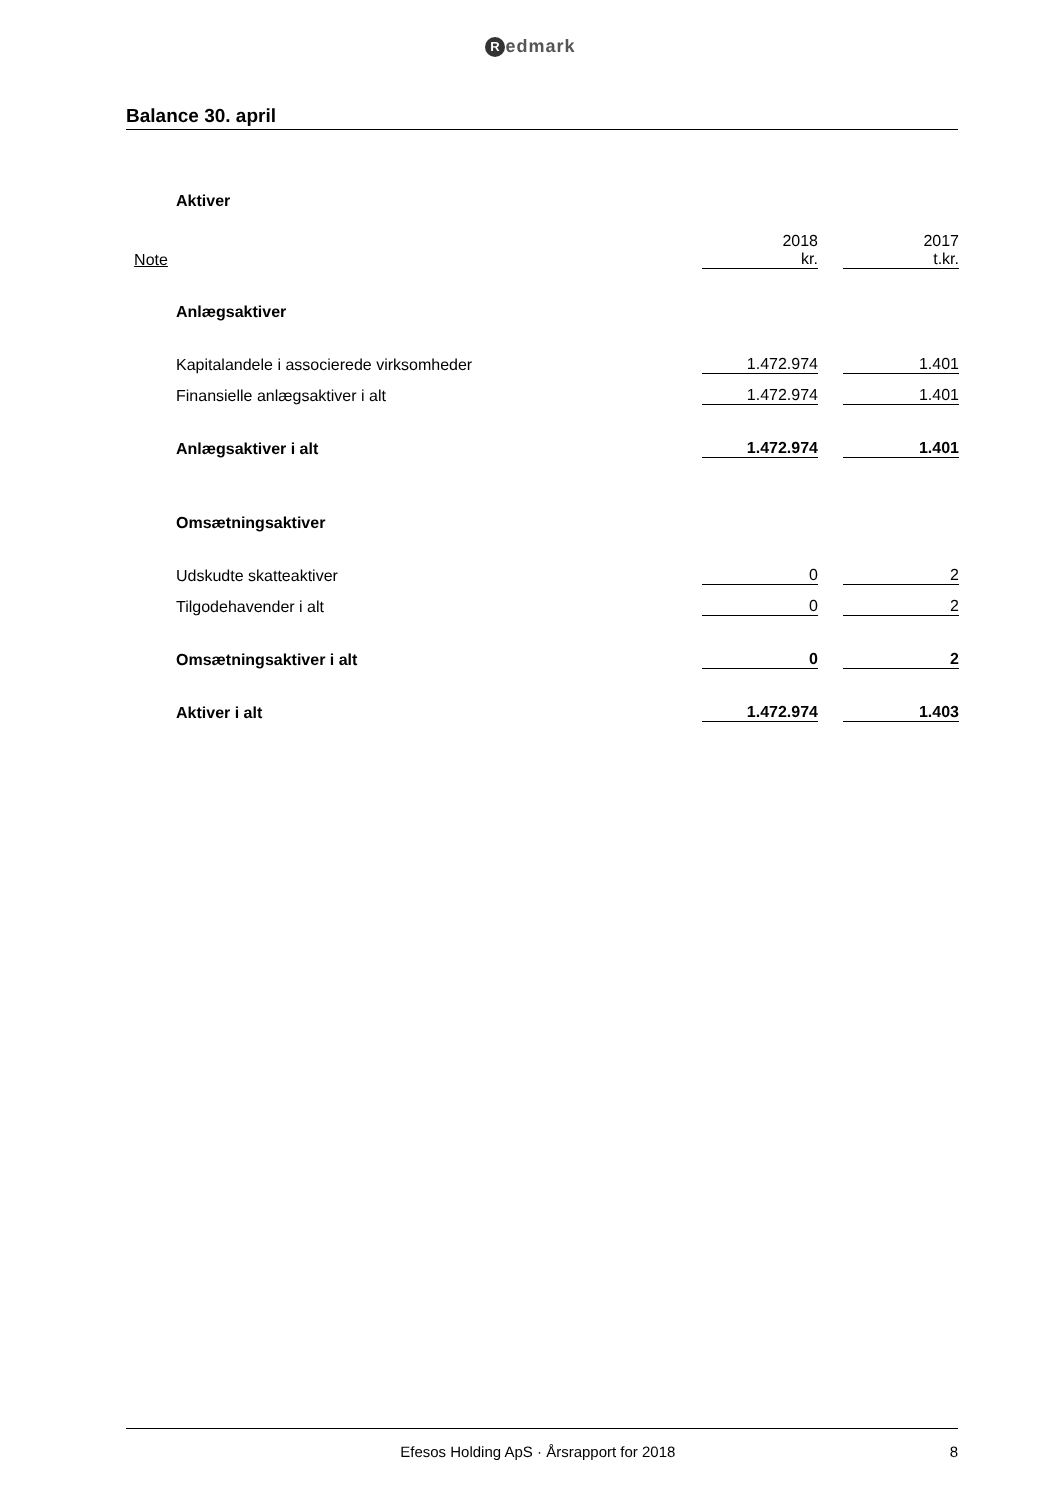Redmark
Balance 30. april
| | Aktiver | | | |
| Note | | 2018 kr. | | 2017 t.kr. |
| | Anlægsaktiver | | | |
| | Kapitalandele i associerede virksomheder | 1.472.974 | | 1.401 |
| | Finansielle anlægsaktiver i alt | 1.472.974 | | 1.401 |
| | Anlægsaktiver i alt | 1.472.974 | | 1.401 |
| | Omsætningsaktiver | | | |
| | Udskudte skatteaktiver | 0 | | 2 |
| | Tilgodehavender i alt | 0 | | 2 |
| | Omsætningsaktiver i alt | 0 | | 2 |
| | Aktiver i alt | 1.472.974 | | 1.403 |
Efesos Holding ApS · Årsrapport for 2018
8